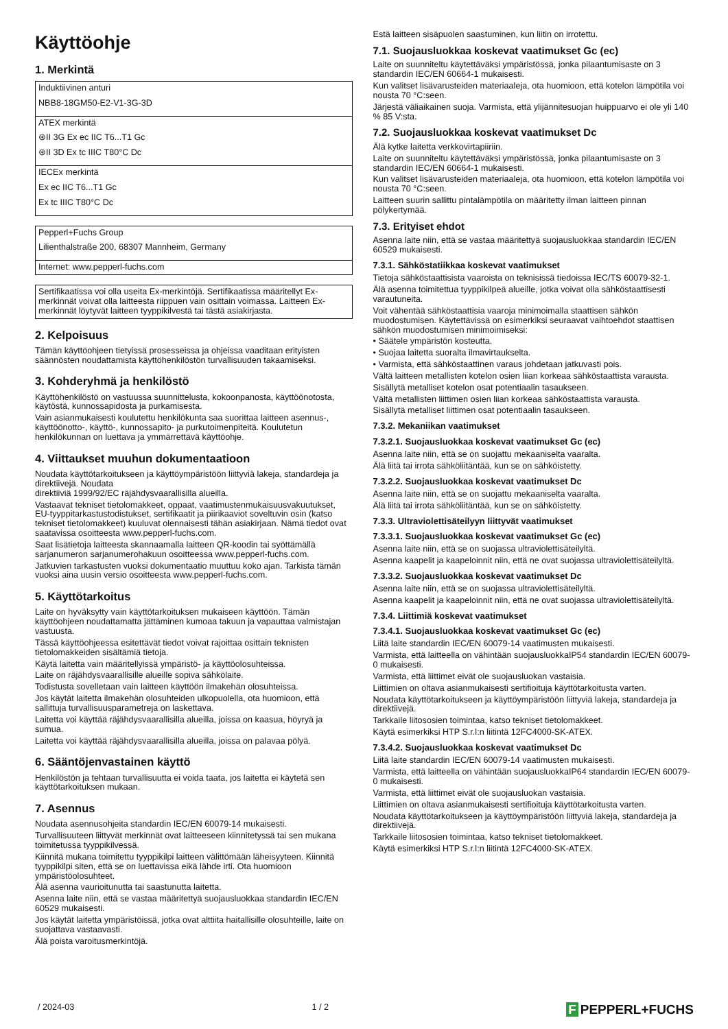Käyttöohje
1. Merkintä
| Induktiivinen anturi NBB8-18GM50-E2-V1-3G-3D |
| ATEX merkintä ⊛II 3G Ex ec IIC T6...T1 Gc ⊛II 3D Ex tc IIIC T80°C Dc |
| IECEx merkintä Ex ec IIC T6...T1 Gc Ex tc IIIC T80°C Dc |
| Pepperl+Fuchs Group Lilienthalstraße 200, 68307 Mannheim, Germany |
| Internet: www.pepperl-fuchs.com |
| Sertifikaatissa voi olla useita Ex-merkintöjä. Sertifikaatissa määritellyt Ex-merkinnät voivat olla laitteesta riippuen vain osittain voimassa. Laitteen Ex-merkinnät löytyvät laitteen tyyppikilvestä tai tästä asiakirjasta. |
2. Kelpoisuus
Tämän käyttöohjeen tietyissä prosesseissa ja ohjeissa vaaditaan erityisten säännösten noudattamista käyttöhenkilöstön turvallisuuden takaamiseksi.
3. Kohderyhmä ja henkilöstö
Käyttöhenkilöstö on vastuussa suunnittelusta, kokoonpanosta, käyttöönotosta, käytöstä, kunnossapidosta ja purkamisesta.
Vain asianmukaisesti koulutettu henkilökunta saa suorittaa laitteen asennus-, käyttöönotto-, käyttö-, kunnossapito- ja purkutoimenpiteitä. Koulutetun henkilökunnan on luettava ja ymmärrettävä käyttöohje.
4. Viittaukset muuhun dokumentaatioon
Noudata käyttötarkoitukseen ja käyttöympäristöön liittyviä lakeja, standardeja ja direktiivejä. Noudata
direktiiviä 1999/92/EC räjähdysvaarallisilla alueilla.
Vastaavat tekniset tietolomakkeet, oppaat, vaatimustenmukaisuusvakuutukset, EU-tyyppitarkastustodistukset, sertifikaatit ja piirikaaviot soveltuvin osin (katso tekniset tietolomakkeet) kuuluvat olennaisesti tähän asiakirjaan. Nämä tiedot ovat saatavissa osoitteesta www.pepperl-fuchs.com.
Saat lisätietoja laitteesta skannaamalla laitteen QR-koodin tai syöttämällä sarjanumeron sarjanumerohakuun osoitteessa www.pepperl-fuchs.com.
Jatkuvien tarkastusten vuoksi dokumentaatio muuttuu koko ajan. Tarkista tämän vuoksi aina uusin versio osoitteesta www.pepperl-fuchs.com.
5. Käyttötarkoitus
Laite on hyväksytty vain käyttötarkoituksen mukaiseen käyttöön. Tämän käyttöohjeen noudattamatta jättäminen kumoaa takuun ja vapauttaa valmistajan vastuusta.
Tässä käyttöohjeessa esitettävät tiedot voivat rajoittaa osittain teknisten tietolomakkeiden sisältämiä tietoja.
Käytä laitetta vain määritellyissä ympäristö- ja käyttöolosuhteissa.
Laite on räjähdysvaarallisille alueille sopiva sähkölaite.
Todistusta sovelletaan vain laitteen käyttöön ilmakehän olosuhteissa.
Jos käytät laitetta ilmakehän olosuhteiden ulkopuolella, ota huomioon, että sallittuja turvallisuusparametreja on laskettava.
Laitetta voi käyttää räjähdysvaarallisilla alueilla, joissa on kaasua, höyryä ja sumua.
Laitetta voi käyttää räjähdysvaarallisilla alueilla, joissa on palavaa pölyä.
6. Sääntöjenvastainen käyttö
Henkilöstön ja tehtaan turvallisuutta ei voida taata, jos laitetta ei käytetä sen käyttötarkoituksen mukaan.
7. Asennus
Noudata asennusohjeita standardin IEC/EN 60079-14 mukaisesti.
Turvallisuuteen liittyvät merkinnät ovat laitteeseen kiinnitetyssä tai sen mukana toimitetussa tyyppikilvessä.
Kiinnitä mukana toimitettu tyyppikilpi laitteen välittömään läheisyyteen. Kiinnitä tyyppikilpi siten, että se on luettavissa eikä lähde irti. Ota huomioon ympäristöolosuhteet.
Älä asenna vaurioitunutta tai saastunutta laitetta.
Asenna laite niin, että se vastaa määritettyä suojausluokkaa standardin IEC/EN 60529 mukaisesti.
Jos käytät laitetta ympäristöissä, jotka ovat alttiita haitallisille olosuhteille, laite on suojattava vastaavasti.
Älä poista varoitusmerkintöjä.
Estä laitteen sisäpuolen saastuminen, kun liitin on irrotettu.
7.1. Suojausluokkaa koskevat vaatimukset Gc (ec)
Laite on suunniteltu käytettäväksi ympäristössä, jonka pilaantumisaste on 3 standardin IEC/EN 60664-1 mukaisesti.
Kun valitset lisävarusteiden materiaaleja, ota huomioon, että kotelon lämpötila voi nousta 70 °C:seen.
Järjestä väliaikainen suoja. Varmista, että ylijännitesuojan huippuarvo ei ole yli 140 % 85 V:sta.
7.2. Suojausluokkaa koskevat vaatimukset Dc
Älä kytke laitetta verkkovirtapiiriin.
Laite on suunniteltu käytettäväksi ympäristössä, jonka pilaantumisaste on 3 standardin IEC/EN 60664-1 mukaisesti.
Kun valitset lisävarusteiden materiaaleja, ota huomioon, että kotelon lämpötila voi nousta 70 °C:seen.
Laitteen suurin sallittu pintalämpötila on määritetty ilman laitteen pinnan pölykertymää.
7.3. Erityiset ehdot
Asenna laite niin, että se vastaa määritettyä suojausluokkaa standardin IEC/EN 60529 mukaisesti.
7.3.1. Sähköstatiikkaa koskevat vaatimukset
Tietoja sähköstaattisista vaaroista on teknisissä tiedoissa IEC/TS 60079-32-1.
Älä asenna toimitettua tyyppikilpeä alueille, jotka voivat olla sähköstaattisesti varautuneita.
Voit vähentää sähköstaattisia vaaroja minimoimalla staattisen sähkön muodostumisen. Käytettävissä on esimerkiksi seuraavat vaihtoehdot staattisen sähkön muodostumisen minimoimiseksi:
• Säätele ympäristön kosteutta.
• Suojaa laitetta suoralta ilmavirtaukselta.
• Varmista, että sähköstaattinen varaus johdetaan jatkuvasti pois.
Vältä laitteen metallisten kotelon osien liian korkeaa sähköstaattista varausta.
Sisällytä metalliset kotelon osat potentiaalin tasaukseen.
Vältä metallisten liittimen osien liian korkeaa sähköstaattista varausta.
Sisällytä metalliset liittimen osat potentiaalin tasaukseen.
7.3.2. Mekaniikan vaatimukset
7.3.2.1. Suojausluokkaa koskevat vaatimukset Gc (ec)
Asenna laite niin, että se on suojattu mekaaniselta vaaralta.
Älä liitä tai irrota sähköliitäntää, kun se on sähköistetty.
7.3.2.2. Suojausluokkaa koskevat vaatimukset Dc
Asenna laite niin, että se on suojattu mekaaniselta vaaralta.
Älä liitä tai irrota sähköliitäntää, kun se on sähköistetty.
7.3.3. Ultraviolettisäteilyyn liittyvät vaatimukset
7.3.3.1. Suojausluokkaa koskevat vaatimukset Gc (ec)
Asenna laite niin, että se on suojassa ultraviolettisäteilyltä.
Asenna kaapelit ja kaapeloinnit niin, että ne ovat suojassa ultraviolettisäteilyltä.
7.3.3.2. Suojausluokkaa koskevat vaatimukset Dc
Asenna laite niin, että se on suojassa ultraviolettisäteilyltä.
Asenna kaapelit ja kaapeloinnit niin, että ne ovat suojassa ultraviolettisäteilyltä.
7.3.4. Liittimiä koskevat vaatimukset
7.3.4.1. Suojausluokkaa koskevat vaatimukset Gc (ec)
Liitä laite standardin IEC/EN 60079-14 vaatimusten mukaisesti.
Varmista, että laitteella on vähintään suojausluokkaIP54 standardin IEC/EN 60079-0 mukaisesti.
Varmista, että liittimet eivät ole suojausluokan vastaisia.
Liittimien on oltava asianmukaisesti sertifioituja käyttötarkoitusta varten.
Noudata käyttötarkoitukseen ja käyttöympäristöön liittyviä lakeja, standardeja ja direktiivejä.
Tarkkaile liitososien toimintaa, katso tekniset tietolomakkeet.
Käytä esimerkiksi HTP S.r.l:n liitintä 12FC4000-SK-ATEX.
7.3.4.2. Suojausluokkaa koskevat vaatimukset Dc
Liitä laite standardin IEC/EN 60079-14 vaatimusten mukaisesti.
Varmista, että laitteella on vähintään suojausluokkaIP64 standardin IEC/EN 60079-0 mukaisesti.
Varmista, että liittimet eivät ole suojausluokan vastaisia.
Liittimien on oltava asianmukaisesti sertifioituja käyttötarkoitusta varten.
Noudata käyttötarkoitukseen ja käyttöympäristöön liittyviä lakeja, standardeja ja direktiivejä.
Tarkkaile liitososien toimintaa, katso tekniset tietolomakkeet.
Käytä esimerkiksi HTP S.r.l:n liitintä 12FC4000-SK-ATEX.
/ 2024-03 1 / 2 F PEPPERL+FUCHS